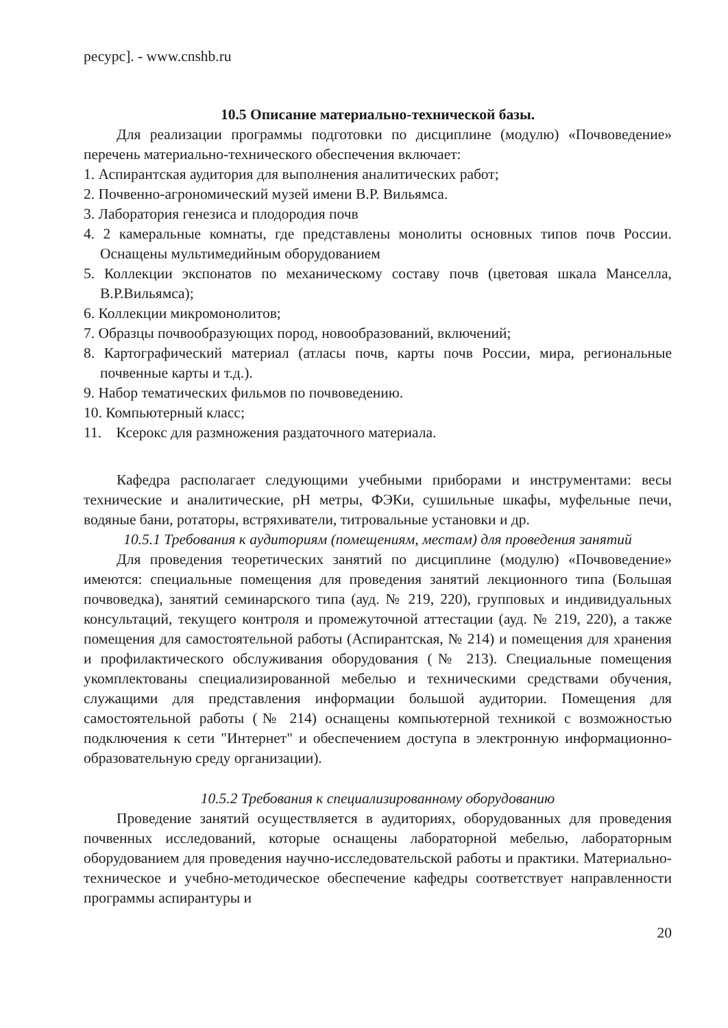ресурс]. - www.cnshb.ru
10.5 Описание материально-технической базы.
Для реализации программы подготовки по дисциплине (модулю) «Почвоведение» перечень материально-технического обеспечения включает:
1. Аспирантская аудитория для выполнения аналитических работ;
2. Почвенно-агрономический музей имени В.Р. Вильямса.
3. Лаборатория генезиса и плодородия почв
4. 2 камеральные комнаты, где представлены монолиты основных типов почв России. Оснащены мультимедийным оборудованием
5. Коллекции экспонатов по механическому составу почв (цветовая шкала Манселла, В.Р.Вильямса);
6. Коллекции микромонолитов;
7. Образцы почвообразующих пород, новообразований, включений;
8. Картографический материал (атласы почв, карты почв России, мира, региональные почвенные карты и т.д.).
9. Набор тематических фильмов по почвоведению.
10. Компьютерный класс;
11. Ксерокс для размножения раздаточного материала.
Кафедра располагает следующими учебными приборами и инструментами: весы технические и аналитические, pH метры, ФЭКи, сушильные шкафы, муфельные печи, водяные бани, ротаторы, встряхиватели, титровальные установки и др.
10.5.1 Требования к аудиториям (помещениям, местам) для проведения занятий
Для проведения теоретических занятий по дисциплине (модулю) «Почвоведение» имеются: специальные помещения для проведения занятий лекционного типа (Большая почвоведка), занятий семинарского типа (ауд. № 219, 220), групповых и индивидуальных консультаций, текущего контроля и промежуточной аттестации (ауд. № 219, 220), а также помещения для самостоятельной работы (Аспирантская, № 214) и помещения для хранения и профилактического обслуживания оборудования (№ 213). Специальные помещения укомплектованы специализированной мебелью и техническими средствами обучения, служащими для представления информации большой аудитории. Помещения для самостоятельной работы (№ 214) оснащены компьютерной техникой с возможностью подключения к сети "Интернет" и обеспечением доступа в электронную информационно-образовательную среду организации).
10.5.2 Требования к специализированному оборудованию
Проведение занятий осуществляется в аудиториях, оборудованных для проведения почвенных исследований, которые оснащены лабораторной мебелью, лабораторным оборудованием для проведения научно-исследовательской работы и практики. Материально-техническое и учебно-методическое обеспечение кафедры соответствует направленности программы аспирантуры и
20